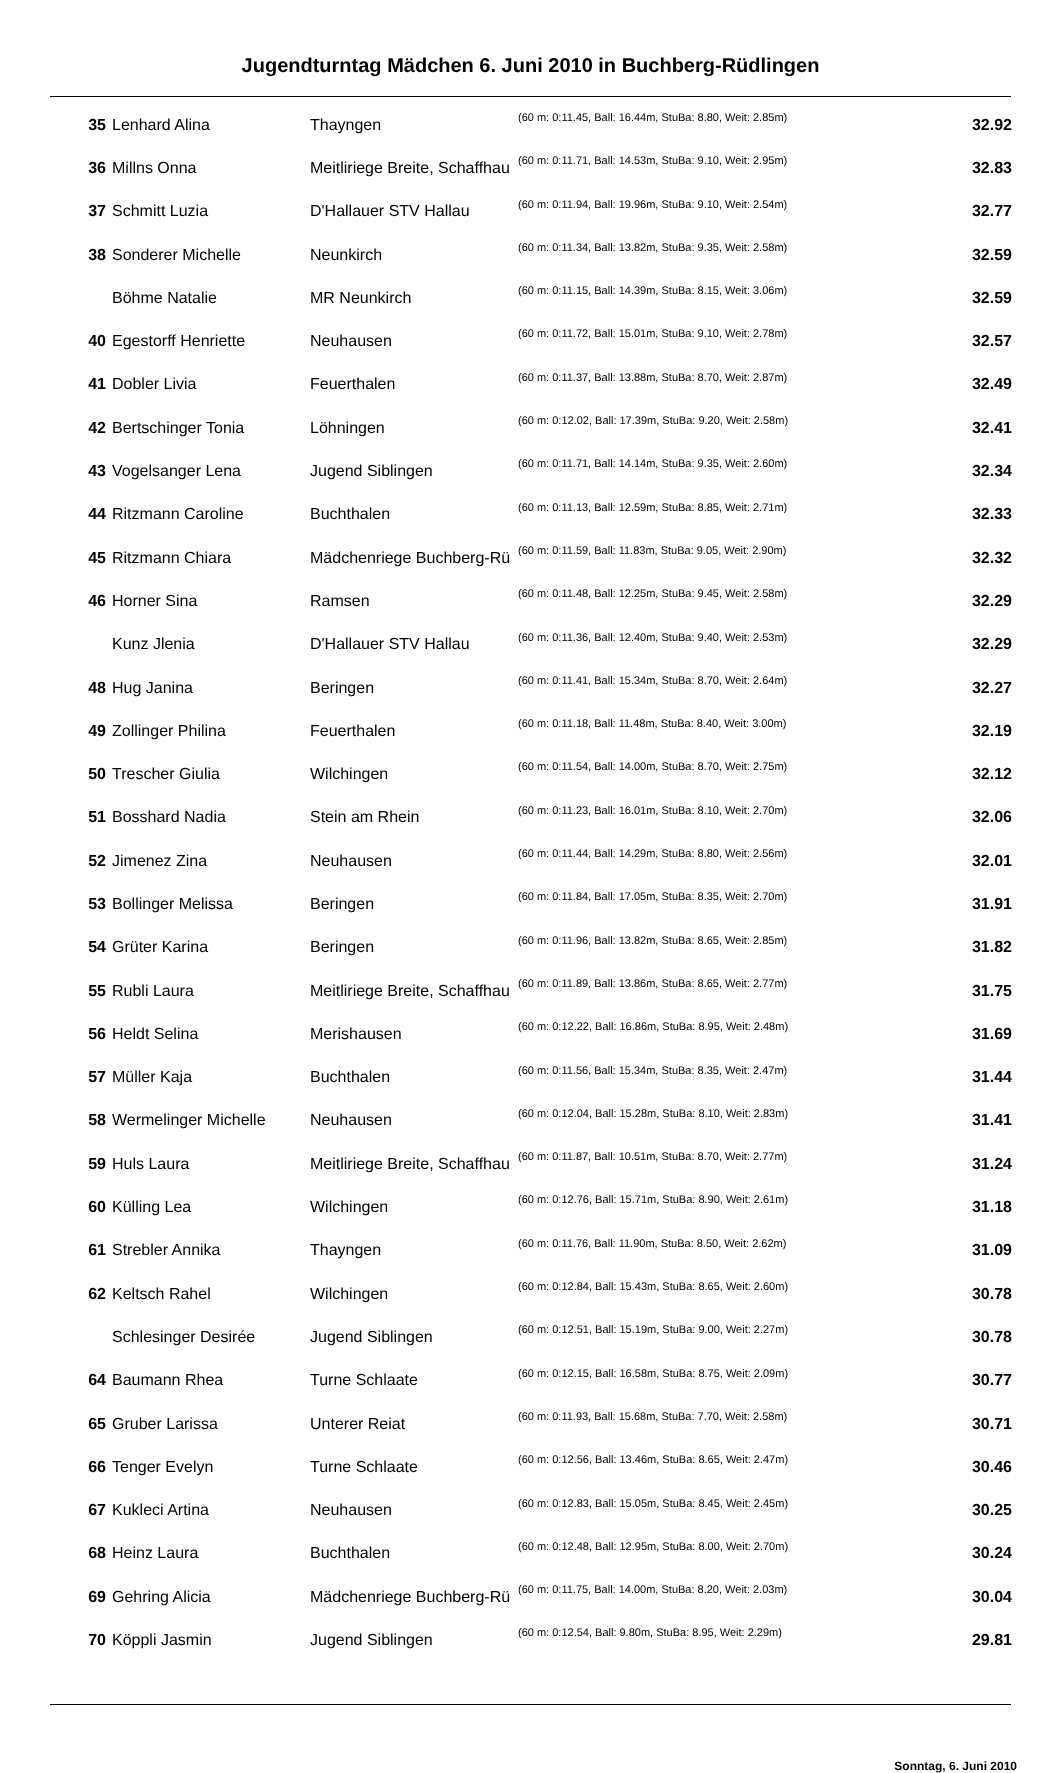Jugendturntag Mädchen 6. Juni 2010 in Buchberg-Rüdlingen
| 35 | Lenhard Alina | Thayngen | (60 m: 0:11.45, Ball: 16.44m, StuBa: 8.80, Weit: 2.85m) | 32.92 |
| 36 | Millns Onna | Meitliriege Breite, Schaffhau | (60 m: 0:11.71, Ball: 14.53m, StuBa: 9.10, Weit: 2.95m) | 32.83 |
| 37 | Schmitt Luzia | D'Hallauer STV Hallau | (60 m: 0:11.94, Ball: 19.96m, StuBa: 9.10, Weit: 2.54m) | 32.77 |
| 38 | Sonderer Michelle | Neunkirch | (60 m: 0:11.34, Ball: 13.82m, StuBa: 9.35, Weit: 2.58m) | 32.59 |
| | Böhme Natalie | MR Neunkirch | (60 m: 0:11.15, Ball: 14.39m, StuBa: 8.15, Weit: 3.06m) | 32.59 |
| 40 | Egestorff Henriette | Neuhausen | (60 m: 0:11.72, Ball: 15.01m, StuBa: 9.10, Weit: 2.78m) | 32.57 |
| 41 | Dobler Livia | Feuerthalen | (60 m: 0:11.37, Ball: 13.88m, StuBa: 8.70, Weit: 2.87m) | 32.49 |
| 42 | Bertschinger Tonia | Löhningen | (60 m: 0:12.02, Ball: 17.39m, StuBa: 9.20, Weit: 2.58m) | 32.41 |
| 43 | Vogelsanger Lena | Jugend Siblingen | (60 m: 0:11.71, Ball: 14.14m, StuBa: 9.35, Weit: 2.60m) | 32.34 |
| 44 | Ritzmann Caroline | Buchthalen | (60 m: 0:11.13, Ball: 12.59m, StuBa: 8.85, Weit: 2.71m) | 32.33 |
| 45 | Ritzmann Chiara | Mädchenriege Buchberg-Rü | (60 m: 0:11.59, Ball: 11.83m, StuBa: 9.05, Weit: 2.90m) | 32.32 |
| 46 | Horner Sina | Ramsen | (60 m: 0:11.48, Ball: 12.25m, StuBa: 9.45, Weit: 2.58m) | 32.29 |
| | Kunz Jlenia | D'Hallauer STV Hallau | (60 m: 0:11.36, Ball: 12.40m, StuBa: 9.40, Weit: 2.53m) | 32.29 |
| 48 | Hug Janina | Beringen | (60 m: 0:11.41, Ball: 15.34m, StuBa: 8.70, Weit: 2.64m) | 32.27 |
| 49 | Zollinger Philina | Feuerthalen | (60 m: 0:11.18, Ball: 11.48m, StuBa: 8.40, Weit: 3.00m) | 32.19 |
| 50 | Trescher Giulia | Wilchingen | (60 m: 0:11.54, Ball: 14.00m, StuBa: 8.70, Weit: 2.75m) | 32.12 |
| 51 | Bosshard Nadia | Stein am Rhein | (60 m: 0:11.23, Ball: 16.01m, StuBa: 8.10, Weit: 2.70m) | 32.06 |
| 52 | Jimenez Zina | Neuhausen | (60 m: 0:11.44, Ball: 14.29m, StuBa: 8.80, Weit: 2.56m) | 32.01 |
| 53 | Bollinger Melissa | Beringen | (60 m: 0:11.84, Ball: 17.05m, StuBa: 8.35, Weit: 2.70m) | 31.91 |
| 54 | Grüter Karina | Beringen | (60 m: 0:11.96, Ball: 13.82m, StuBa: 8.65, Weit: 2.85m) | 31.82 |
| 55 | Rubli Laura | Meitliriege Breite, Schaffhau | (60 m: 0:11.89, Ball: 13.86m, StuBa: 8.65, Weit: 2.77m) | 31.75 |
| 56 | Heldt Selina | Merishausen | (60 m: 0:12.22, Ball: 16.86m, StuBa: 8.95, Weit: 2.48m) | 31.69 |
| 57 | Müller Kaja | Buchthalen | (60 m: 0:11.56, Ball: 15.34m, StuBa: 8.35, Weit: 2.47m) | 31.44 |
| 58 | Wermelinger Michelle | Neuhausen | (60 m: 0:12.04, Ball: 15.28m, StuBa: 8.10, Weit: 2.83m) | 31.41 |
| 59 | Huls Laura | Meitliriege Breite, Schaffhau | (60 m: 0:11.87, Ball: 10.51m, StuBa: 8.70, Weit: 2.77m) | 31.24 |
| 60 | Külling Lea | Wilchingen | (60 m: 0:12.76, Ball: 15.71m, StuBa: 8.90, Weit: 2.61m) | 31.18 |
| 61 | Strebler Annika | Thayngen | (60 m: 0:11.76, Ball: 11.90m, StuBa: 8.50, Weit: 2.62m) | 31.09 |
| 62 | Keltsch Rahel | Wilchingen | (60 m: 0:12.84, Ball: 15.43m, StuBa: 8.65, Weit: 2.60m) | 30.78 |
| | Schlesinger Desirée | Jugend Siblingen | (60 m: 0:12.51, Ball: 15.19m, StuBa: 9.00, Weit: 2.27m) | 30.78 |
| 64 | Baumann Rhea | Turne Schlaate | (60 m: 0:12.15, Ball: 16.58m, StuBa: 8.75, Weit: 2.09m) | 30.77 |
| 65 | Gruber Larissa | Unterer Reiat | (60 m: 0:11.93, Ball: 15.68m, StuBa: 7.70, Weit: 2.58m) | 30.71 |
| 66 | Tenger Evelyn | Turne Schlaate | (60 m: 0:12.56, Ball: 13.46m, StuBa: 8.65, Weit: 2.47m) | 30.46 |
| 67 | Kukleci Artina | Neuhausen | (60 m: 0:12.83, Ball: 15.05m, StuBa: 8.45, Weit: 2.45m) | 30.25 |
| 68 | Heinz Laura | Buchthalen | (60 m: 0:12.48, Ball: 12.95m, StuBa: 8.00, Weit: 2.70m) | 30.24 |
| 69 | Gehring Alicia | Mädchenriege Buchberg-Rü | (60 m: 0:11.75, Ball: 14.00m, StuBa: 8.20, Weit: 2.03m) | 30.04 |
| 70 | Köppli Jasmin | Jugend Siblingen | (60 m: 0:12.54, Ball: 9.80m, StuBa: 8.95, Weit: 2.29m) | 29.81 |
Sonntag, 6. Juni 2010